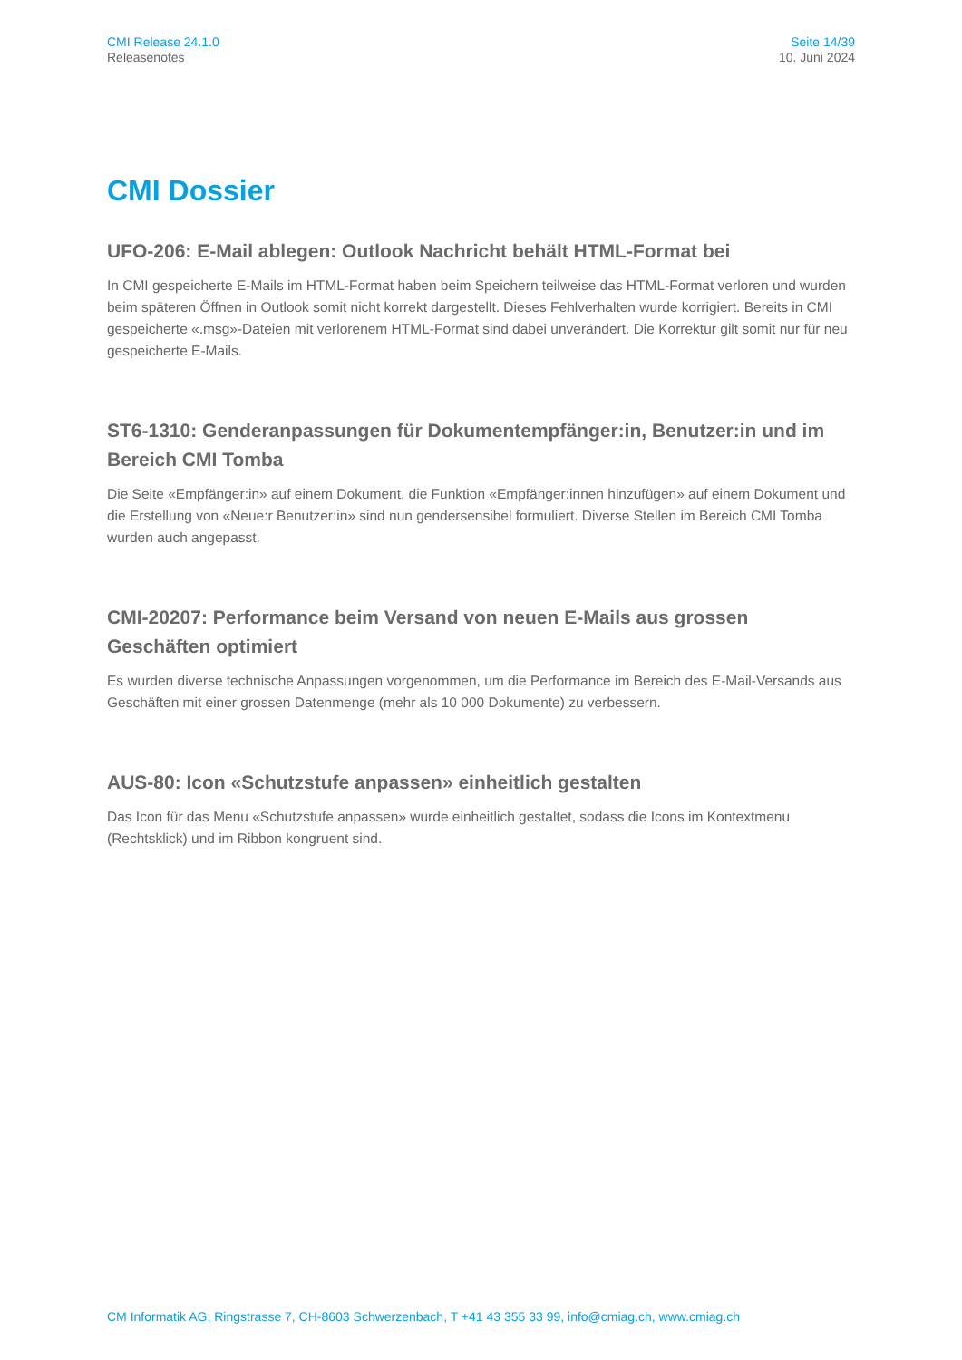CMI Release 24.1.0
Releasenotes
Seite 14/39
10. Juni 2024
CMI Dossier
UFO-206: E-Mail ablegen: Outlook Nachricht behält HTML-Format bei
In CMI gespeicherte E-Mails im HTML-Format haben beim Speichern teilweise das HTML-Format verloren und wurden beim späteren Öffnen in Outlook somit nicht korrekt dargestellt. Dieses Fehlverhalten wurde korrigiert. Bereits in CMI gespeicherte «.msg»-Dateien mit verlorenem HTML-Format sind dabei unverändert. Die Korrektur gilt somit nur für neu gespeicherte E-Mails.
ST6-1310: Genderanpassungen für Dokumentempfänger:in, Benutzer:in und im Bereich CMI Tomba
Die Seite «Empfänger:in» auf einem Dokument, die Funktion «Empfänger:innen hinzufügen» auf einem Dokument und die Erstellung von «Neue:r Benutzer:in» sind nun gendersensibel formuliert. Diverse Stellen im Bereich CMI Tomba wurden auch angepasst.
CMI-20207: Performance beim Versand von neuen E-Mails aus grossen Geschäften optimiert
Es wurden diverse technische Anpassungen vorgenommen, um die Performance im Bereich des E-Mail-Versands aus Geschäften mit einer grossen Datenmenge (mehr als 10 000 Dokumente) zu verbessern.
AUS-80: Icon «Schutzstufe anpassen» einheitlich gestalten
Das Icon für das Menu «Schutzstufe anpassen» wurde einheitlich gestaltet, sodass die Icons im Kontextmenu (Rechtsklick) und im Ribbon kongruent sind.
CM Informatik AG, Ringstrasse 7, CH-8603 Schwerzenbach, T +41 43 355 33 99, info@cmiag.ch, www.cmiag.ch